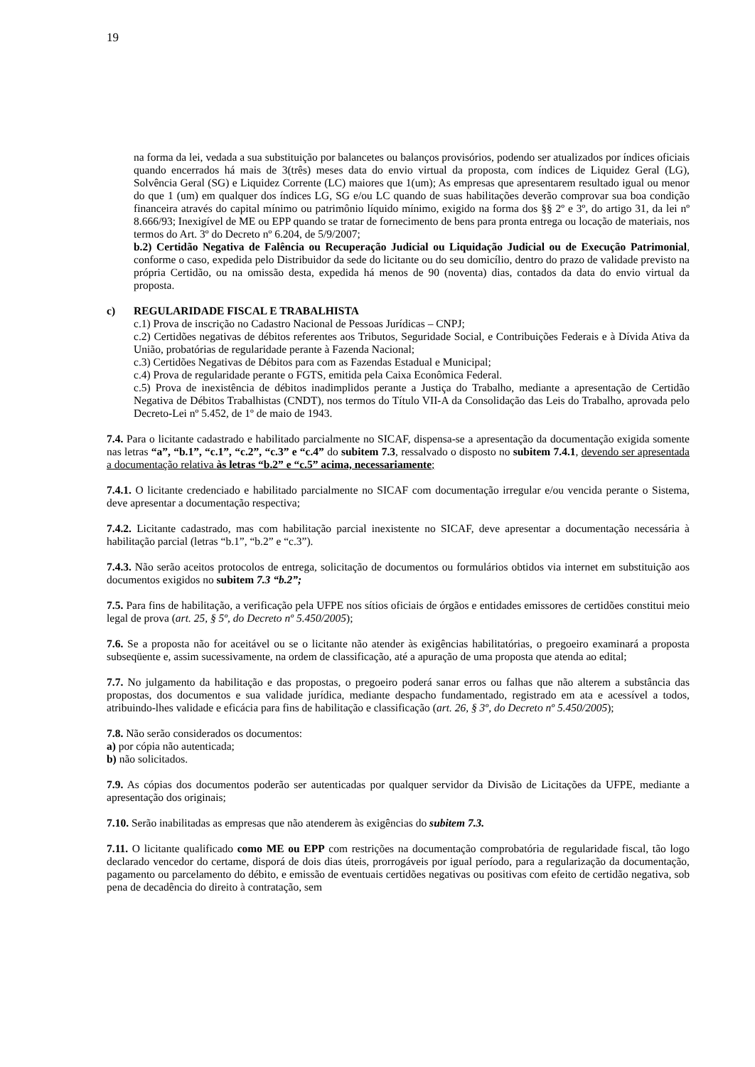19
na forma da lei, vedada a sua substituição por balancetes ou balanços provisórios, podendo ser atualizados por índices oficiais quando encerrados há mais de 3(três) meses data do envio virtual da proposta, com índices de Liquidez Geral (LG), Solvência Geral (SG) e Liquidez Corrente (LC) maiores que 1(um); As empresas que apresentarem resultado igual ou menor do que 1 (um) em qualquer dos índices LG, SG e/ou LC quando de suas habilitações deverão comprovar sua boa condição financeira através do capital mínimo ou patrimônio líquido mínimo, exigido na forma dos §§ 2º e 3º, do artigo 31, da lei nº 8.666/93; Inexigível de ME ou EPP quando se tratar de fornecimento de bens para pronta entrega ou locação de materiais, nos termos do Art. 3º do Decreto nº 6.204, de 5/9/2007;
b.2) Certidão Negativa de Falência ou Recuperação Judicial ou Liquidação Judicial ou de Execução Patrimonial, conforme o caso, expedida pelo Distribuidor da sede do licitante ou do seu domicílio, dentro do prazo de validade previsto na própria Certidão, ou na omissão desta, expedida há menos de 90 (noventa) dias, contados da data do envio virtual da proposta.
c) REGULARIDADE FISCAL E TRABALHISTA
c.1) Prova de inscrição no Cadastro Nacional de Pessoas Jurídicas – CNPJ;
c.2) Certidões negativas de débitos referentes aos Tributos, Seguridade Social, e Contribuições Federais e à Dívida Ativa da União, probatórias de regularidade perante à Fazenda Nacional;
c.3) Certidões Negativas de Débitos para com as Fazendas Estadual e Municipal;
c.4) Prova de regularidade perante o FGTS, emitida pela Caixa Econômica Federal.
c.5) Prova de inexistência de débitos inadimplidos perante a Justiça do Trabalho, mediante a apresentação de Certidão Negativa de Débitos Trabalhistas (CNDT), nos termos do Título VII-A da Consolidação das Leis do Trabalho, aprovada pelo Decreto-Lei nº 5.452, de 1º de maio de 1943.
7.4. Para o licitante cadastrado e habilitado parcialmente no SICAF, dispensa-se a apresentação da documentação exigida somente nas letras “a”, “b.1”, “c.1”, “c.2”, “c.3” e “c.4” do subitem 7.3, ressalvado o disposto no subitem 7.4.1, devendo ser apresentada a documentação relativa às letras “b.2” e “c.5” acima, necessariamente;
7.4.1. O licitante credenciado e habilitado parcialmente no SICAF com documentação irregular e/ou vencida perante o Sistema, deve apresentar a documentação respectiva;
7.4.2. Licitante cadastrado, mas com habilitação parcial inexistente no SICAF, deve apresentar a documentação necessária à habilitação parcial (letras “b.1”, “b.2” e “c.3”).
7.4.3. Não serão aceitos protocolos de entrega, solicitação de documentos ou formulários obtidos via internet em substituição aos documentos exigidos no subitem 7.3 “b.2”;
7.5. Para fins de habilitação, a verificação pela UFPE nos sítios oficiais de órgãos e entidades emissores de certidões constitui meio legal de prova (art. 25, § 5º, do Decreto nº 5.450/2005);
7.6. Se a proposta não for aceitável ou se o licitante não atender às exigências habilitatórias, o pregoeiro examinará a proposta subseqüente e, assim sucessivamente, na ordem de classificação, até a apuração de uma proposta que atenda ao edital;
7.7. No julgamento da habilitação e das propostas, o pregoeiro poderá sanar erros ou falhas que não alterem a substância das propostas, dos documentos e sua validade jurídica, mediante despacho fundamentado, registrado em ata e acessível a todos, atribuindo-lhes validade e eficácia para fins de habilitação e classificação (art. 26, § 3º, do Decreto nº 5.450/2005);
7.8. Não serão considerados os documentos:
a) por cópia não autenticada;
b) não solicitados.
7.9. As cópias dos documentos poderão ser autenticadas por qualquer servidor da Divisão de Licitações da UFPE, mediante a apresentação dos originais;
7.10. Serão inabilitadas as empresas que não atenderem às exigências do subitem 7.3.
7.11. O licitante qualificado como ME ou EPP com restrições na documentação comprobatória de regularidade fiscal, tão logo declarado vencedor do certame, disporá de dois dias úteis, prorrogáveis por igual período, para a regularização da documentação, pagamento ou parcelamento do débito, e emissão de eventuais certidões negativas ou positivas com efeito de certidão negativa, sob pena de decadência do direito à contratação, sem